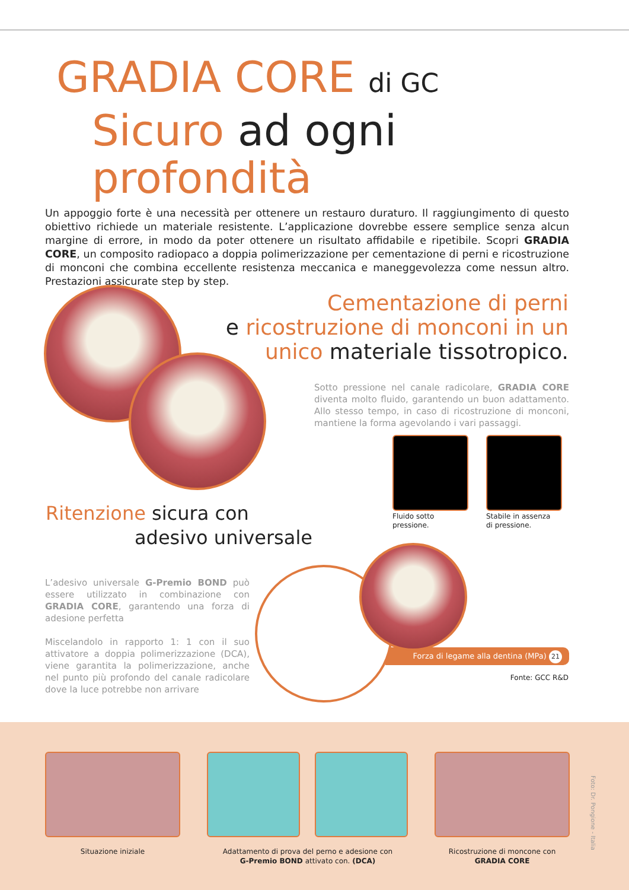GRADIA CORE di GC
Sicuro ad ogni profondità
Un appoggio forte è una necessità per ottenere un restauro duraturo. Il raggiungimento di questo obiettivo richiede un materiale resistente. L’applicazione dovrebbe essere semplice senza alcun margine di errore, in modo da poter ottenere un risultato affidabile e ripetibile. Scopri GRADIA CORE, un composito radiopaco a doppia polimerizzazione per cementazione di perni e ricostruzione di monconi che combina eccellente resistenza meccanica e maneggevolezza come nessun altro. Prestazioni assicurate step by step.
Cementazione di perni
e ricostruzione di monconi in un
unico materiale tissotropico.
Sotto pressione nel canale radicolare, GRADIA CORE diventa molto fluido, garantendo un buon adattamento. Allo stesso tempo, in caso di ricostruzione di monconi, mantiene la forma agevolando i vari passaggi.
Fluido sotto
pressione.
Stabile in assenza
di pressione.
Ritenzione sicura con
adesivo universale
L’adesivo universale G-Premio BOND può essere utilizzato in combinazione con GRADIA CORE, garantendo una forza di adesione perfetta
Miscelandolo in rapporto 1: 1 con il suo attivatore a doppia polimerizzazione (DCA), viene garantita la polimerizzazione, anche nel punto più profondo del canale radicolare dove la luce potrebbe non arrivare
Forza di legame alla dentina (MPa) 21
Fonte: GCC R&D
Situazione iniziale
Adattamento di prova del perno e adesione con
G-Premio BOND attivato con. (DCA)
Ricostruzione di moncone con
GRADIA CORE
Foto: Dr. Pongione - Italia